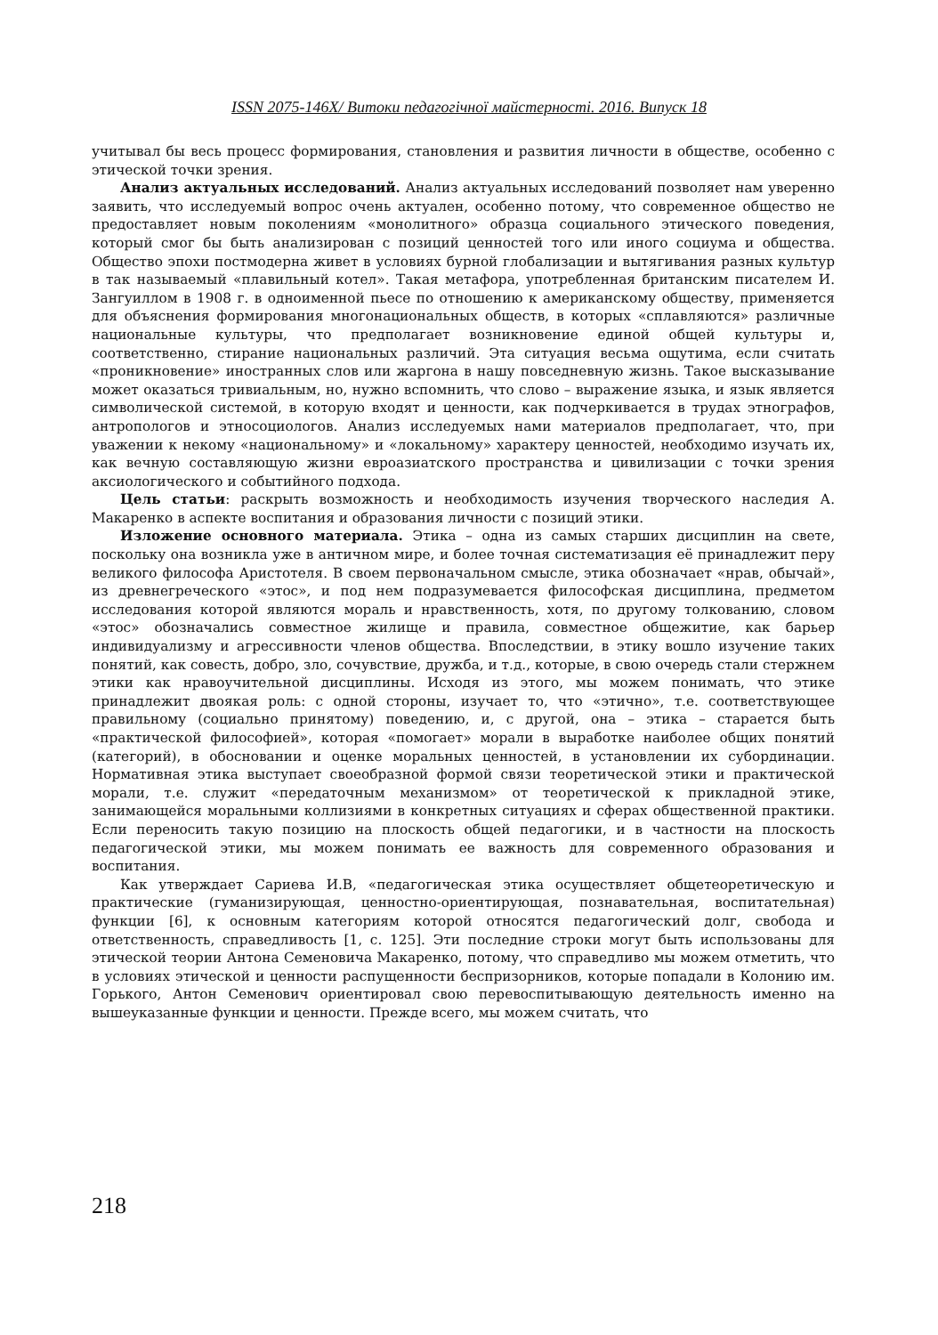ISSN 2075-146X/ Витоки педагогічної майстерності. 2016. Випуск 18
учитывал бы весь процесс формирования, становления и развития личности в обществе, особенно с этической точки зрения.
Анализ актуальных исследований. Анализ актуальных исследований позволяет нам уверенно заявить, что исследуемый вопрос очень актуален, особенно потому, что современное общество не предоставляет новым поколениям «монолитного» образца социального этического поведения, который смог бы быть анализирован с позиций ценностей того или иного социума и общества. Общество эпохи постмодерна живет в условиях бурной глобализации и вытягивания разных культур в так называемый «плавильный котел». Такая метафора, употребленная британским писателем И. Зангуиллом в 1908 г. в одноименной пьесе по отношению к американскому обществу, применяется для объяснения формирования многонациональных обществ, в которых «сплавляются» различные национальные культуры, что предполагает возникновение единой общей культуры и, соответственно, стирание национальных различий. Эта ситуация весьма ощутима, если считать «проникновение» иностранных слов или жаргона в нашу повседневную жизнь. Такое высказывание может оказаться тривиальным, но, нужно вспомнить, что слово – выражение языка, и язык является символической системой, в которую входят и ценности, как подчеркивается в трудах этнографов, антропологов и этносоциологов. Анализ исследуемых нами материалов предполагает, что, при уважении к некому «национальному» и «локальному» характеру ценностей, необходимо изучать их, как вечную составляющую жизни евроазиатского пространства и цивилизации с точки зрения аксиологического и событийного подхода.
Цель статьи: раскрыть возможность и необходимость изучения творческого наследия А. Макаренко в аспекте воспитания и образования личности с позиций этики.
Изложение основного материала. Этика – одна из самых старших дисциплин на свете, поскольку она возникла уже в античном мире, и более точная систематизация её принадлежит перу великого философа Аристотеля. В своем первоначальном смысле, этика обозначает «нрав, обычай», из древнегреческого «этос», и под нем подразумевается философская дисциплина, предметом исследования которой являются мораль и нравственность, хотя, по другому толкованию, словом «этос» обозначались совместное жилище и правила, совместное общежитие, как барьер индивидуализму и агрессивности членов общества. Впоследствии, в этику вошло изучение таких понятий, как совесть, добро, зло, сочувствие, дружба, и т.д., которые, в свою очередь стали стержнем этики как нравоучительной дисциплины. Исходя из этого, мы можем понимать, что этике принадлежит двоякая роль: с одной стороны, изучает то, что «этично», т.е. соответствующее правильному (социально принятому) поведению, и, с другой, она – этика – старается быть «практической философией», которая «помогает» морали в выработке наиболее общих понятий (категорий), в обосновании и оценке моральных ценностей, в установлении их субординации. Нормативная этика выступает своеобразной формой связи теоретической этики и практической морали, т.е. служит «передаточным механизмом» от теоретической к прикладной этике, занимающейся моральными коллизиями в конкретных ситуациях и сферах общественной практики. Если переносить такую позицию на плоскость общей педагогики, и в частности на плоскость педагогической этики, мы можем понимать ее важность для современного образования и воспитания.
Как утверждает Сариева И.В, «педагогическая этика осуществляет общетеоретическую и практические (гуманизирующая, ценностно-ориентирующая, познавательная, воспитательная) функции [6], к основным категориям которой относятся педагогический долг, свобода и ответственность, справедливость [1, с. 125]. Эти последние строки могут быть использованы для этической теории Антона Семеновича Макаренко, потому, что справедливо мы можем отметить, что в условиях этической и ценности распущенности беспризорников, которые попадали в Колонию им. Горького, Антон Семенович ориентировал свою перевоспитывающую деятельность именно на вышеуказанные функции и ценности. Прежде всего, мы можем считать, что
218